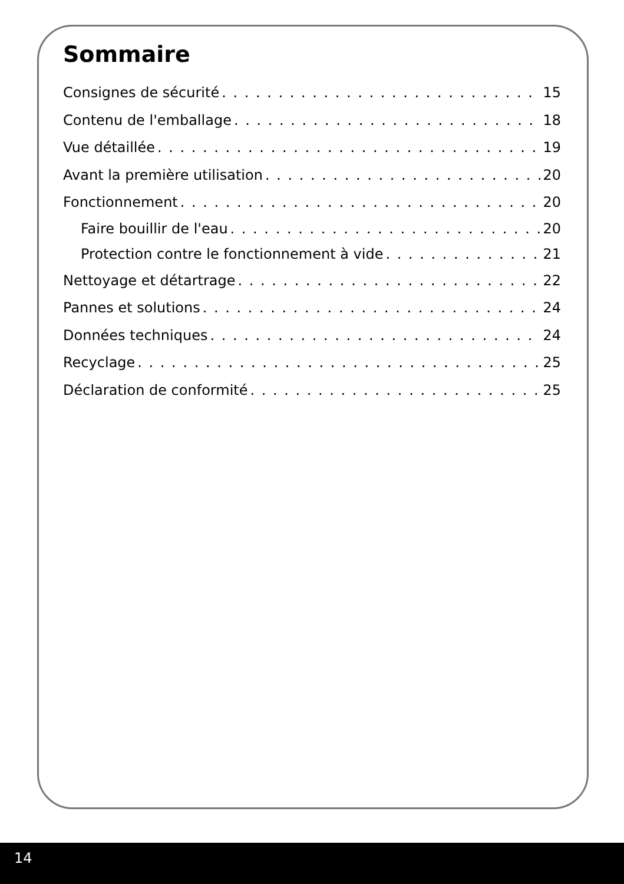Sommaire
Consignes de sécurité 15
Contenu de l'emballage 18
Vue détaillée 19
Avant la première utilisation 20
Fonctionnement 20
Faire bouillir de l'eau 20
Protection contre le fonctionnement à vide 21
Nettoyage et détartrage 22
Pannes et solutions 24
Données techniques 24
Recyclage 25
Déclaration de conformité 25
14